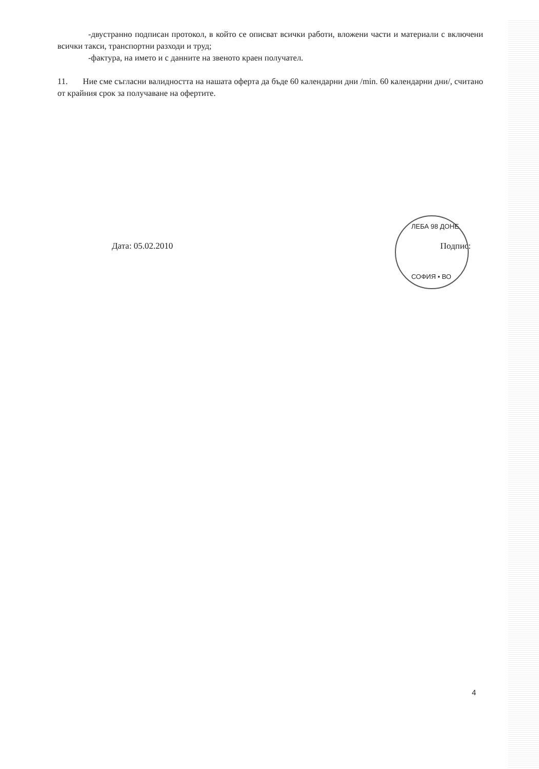-двустранно подписан протокол, в който се описват всички работи, вложени части и материали с включени всички такси, транспортни разходи и труд;
-фактура, на името и с данните на звеното краен получател.
11. Ние сме съгласни валидността на нашата оферта да бъде 60 календарни дни /min. 60 календарни дни/, считано от крайния срок за получаване на офертите.
Дата: 05.02.2010 Подпис:
ЛЕБА 98 ДОНЕ
СОФИЯ • ВО
4